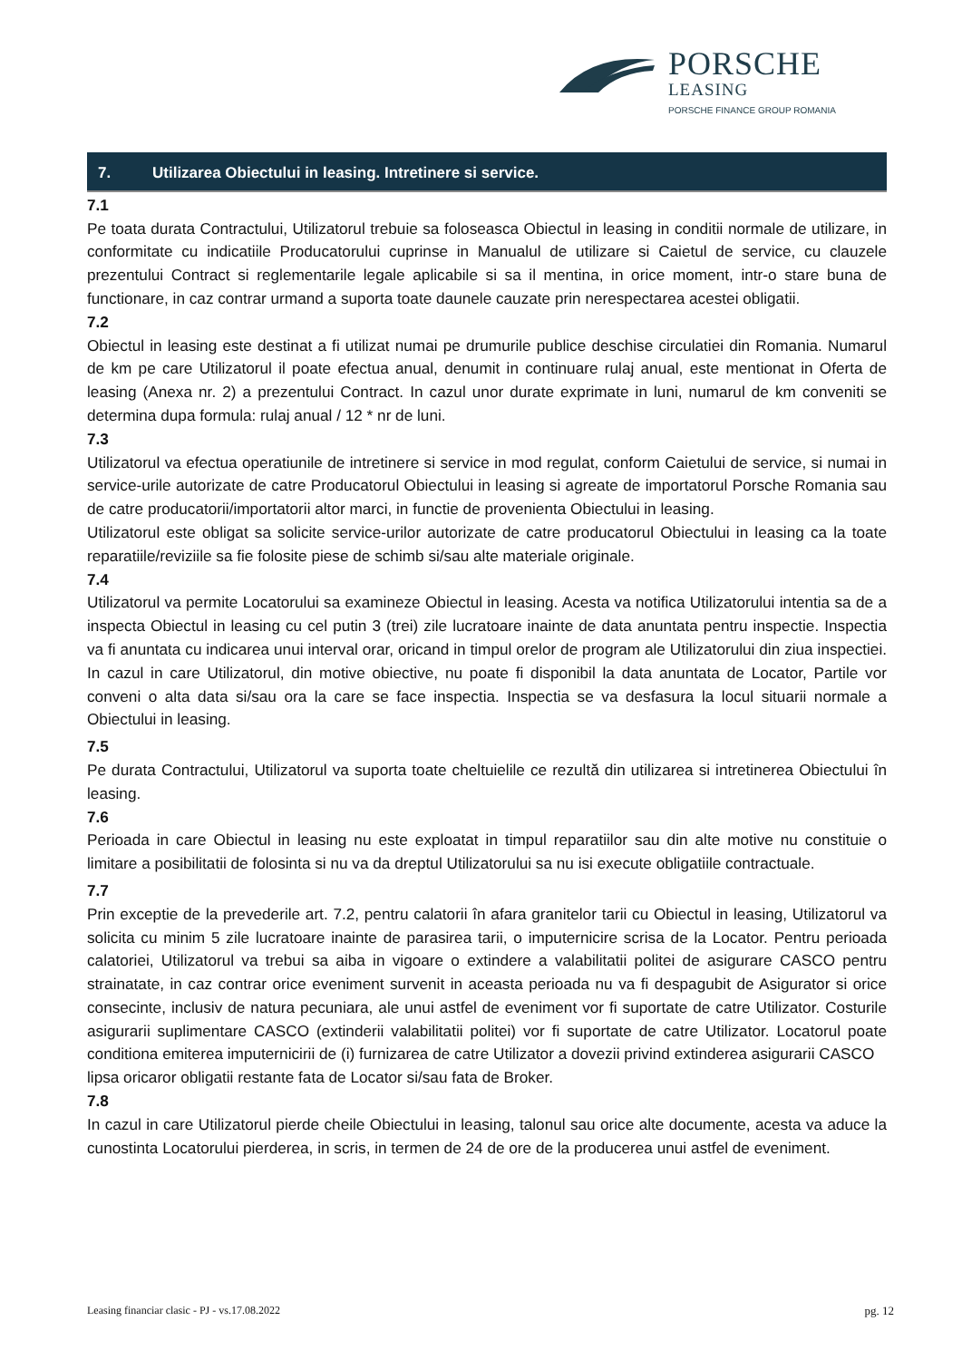PORSCHE
LEASING
PORSCHE FINANCE GROUP ROMANIA
7. Utilizarea Obiectului in leasing. Intretinere si service.
7.1
Pe toata durata Contractului, Utilizatorul trebuie sa foloseasca Obiectul in leasing in conditii normale de utilizare, in conformitate cu indicatiile Producatorului cuprinse in Manualul de utilizare si Caietul de service, cu clauzele prezentului Contract si reglementarile legale aplicabile si sa il mentina, in orice moment, intr-o stare buna de functionare, in caz contrar urmand a suporta toate daunele cauzate prin nerespectarea acestei obligatii.
7.2
Obiectul in leasing este destinat a fi utilizat numai pe drumurile publice deschise circulatiei din Romania. Numarul de km pe care Utilizatorul il poate efectua anual, denumit in continuare rulaj anual, este mentionat in Oferta de leasing (Anexa nr. 2) a prezentului Contract. In cazul unor durate exprimate in luni, numarul de km conveniti se determina dupa formula: rulaj anual / 12 * nr de luni.
7.3
Utilizatorul va efectua operatiunile de intretinere si service in mod regulat, conform Caietului de service, si numai in service-urile autorizate de catre Producatorul Obiectului in leasing si agreate de importatorul Porsche Romania sau de catre producatorii/importatorii altor marci, in functie de provenienta Obiectului in leasing.
Utilizatorul este obligat sa solicite service-urilor autorizate de catre producatorul Obiectului in leasing ca la toate reparatiile/reviziile sa fie folosite piese de schimb si/sau alte materiale originale.
7.4
Utilizatorul va permite Locatorului sa examineze Obiectul in leasing. Acesta va notifica Utilizatorului intentia sa de a inspecta Obiectul in leasing cu cel putin 3 (trei) zile lucratoare inainte de data anuntata pentru inspectie. Inspectia va fi anuntata cu indicarea unui interval orar, oricand in timpul orelor de program ale Utilizatorului din ziua inspectiei. In cazul in care Utilizatorul, din motive obiective, nu poate fi disponibil la data anuntata de Locator, Partile vor conveni o alta data si/sau ora la care se face inspectia. Inspectia se va desfasura la locul situarii normale a Obiectului in leasing.
7.5
Pe durata Contractului, Utilizatorul va suporta toate cheltuielile ce rezultă din utilizarea si intretinerea Obiectului în leasing.
7.6
Perioada in care Obiectul in leasing nu este exploatat in timpul reparatiilor sau din alte motive nu constituie o limitare a posibilitatii de folosinta si nu va da dreptul Utilizatorului sa nu isi execute obligatiile contractuale.
7.7
Prin exceptie de la prevederile art. 7.2, pentru calatorii în afara granitelor tarii cu Obiectul in leasing, Utilizatorul va solicita cu minim 5 zile lucratoare inainte de parasirea tarii, o imputernicire scrisa de la Locator. Pentru perioada calatoriei, Utilizatorul va trebui sa aiba in vigoare o extindere a valabilitatii politei de asigurare CASCO pentru strainatate, in caz contrar orice eveniment survenit in aceasta perioada nu va fi despagubit de Asigurator si orice consecinte, inclusiv de natura pecuniara, ale unui astfel de eveniment vor fi suportate de catre Utilizator. Costurile asigurarii suplimentare CASCO (extinderii valabilitatii politei) vor fi suportate de catre Utilizator. Locatorul poate conditiona emiterea imputernicirii de (i) furnizarea de catre Utilizator a dovezii privind extinderea asigurarii CASCO
lipsa oricaror obligatii restante fata de Locator si/sau fata de Broker.
7.8
In cazul in care Utilizatorul pierde cheile Obiectului in leasing, talonul sau orice alte documente, acesta va aduce la cunostinta Locatorului pierderea, in scris, in termen de 24 de ore de la producerea unui astfel de eveniment.
Leasing financiar clasic - PJ - vs.17.08.2022 pg. 12